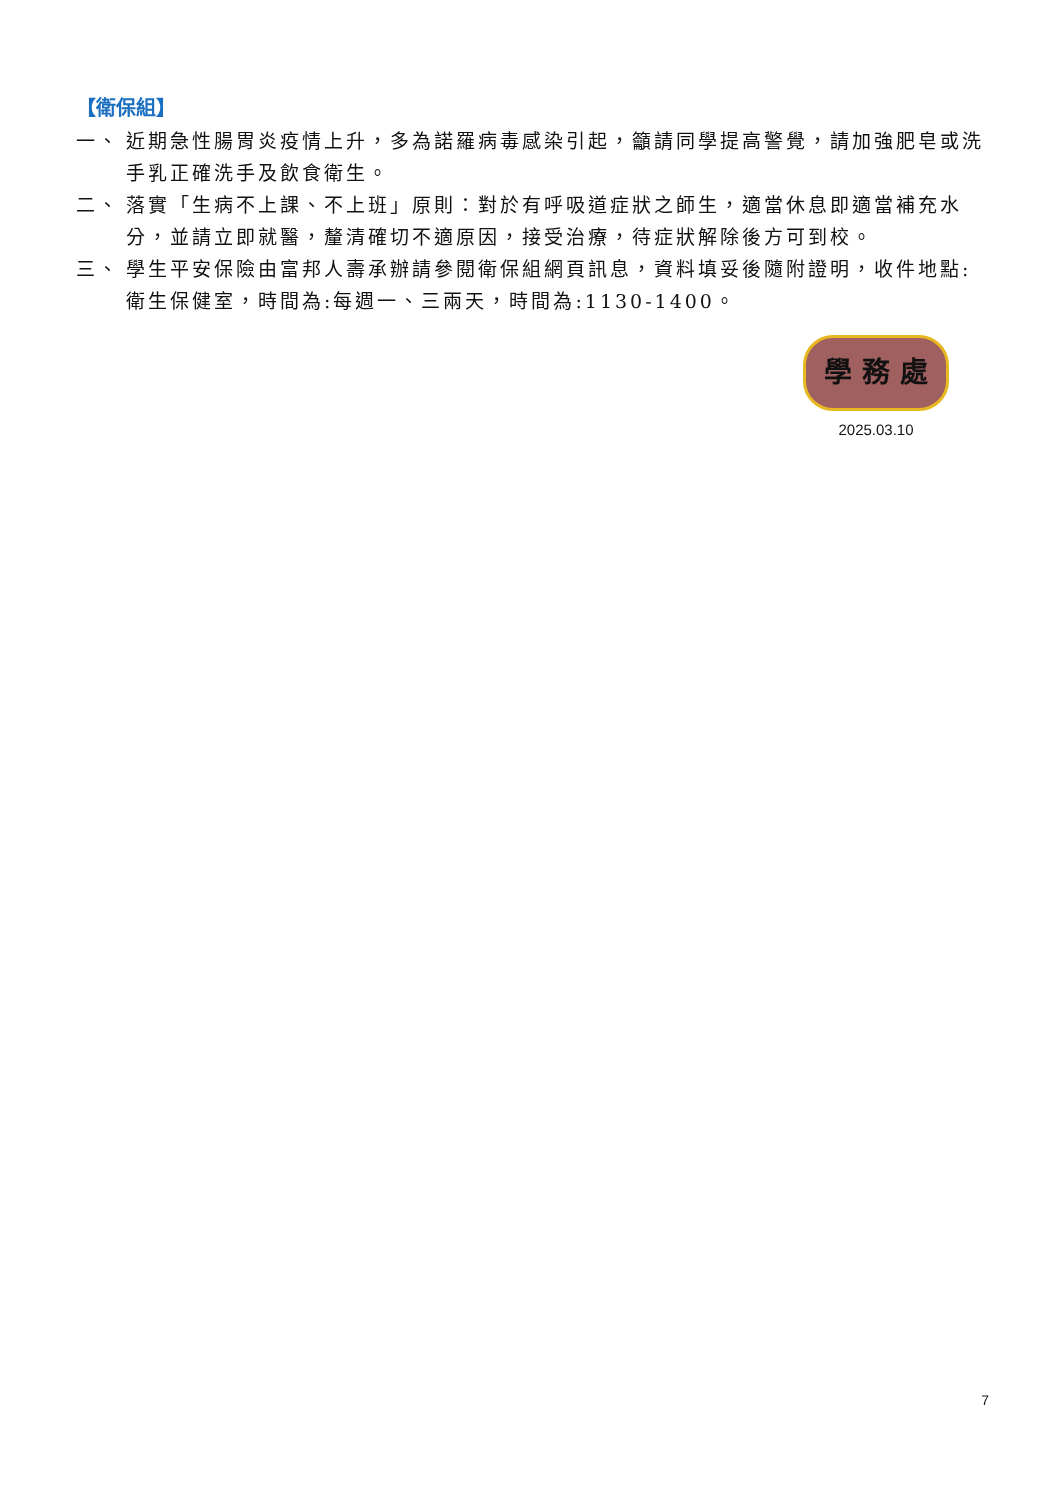【衛保組】
一、 近期急性腸胃炎疫情上升，多為諾羅病毒感染引起，籲請同學提高警覺，請加強肥皂或洗手乳正確洗手及飲食衛生。
二、 落實「生病不上課、不上班」原則：對於有呼吸道症狀之師生，適當休息即適當補充水分，並請立即就醫，釐清確切不適原因，接受治療，待症狀解除後方可到校。
三、 學生平安保險由富邦人壽承辦請參閱衛保組網頁訊息，資料填妥後隨附證明，收件地點:衛生保健室，時間為:每週一、三兩天，時間為:1130-1400。
學 務 處
2025.03.10
7